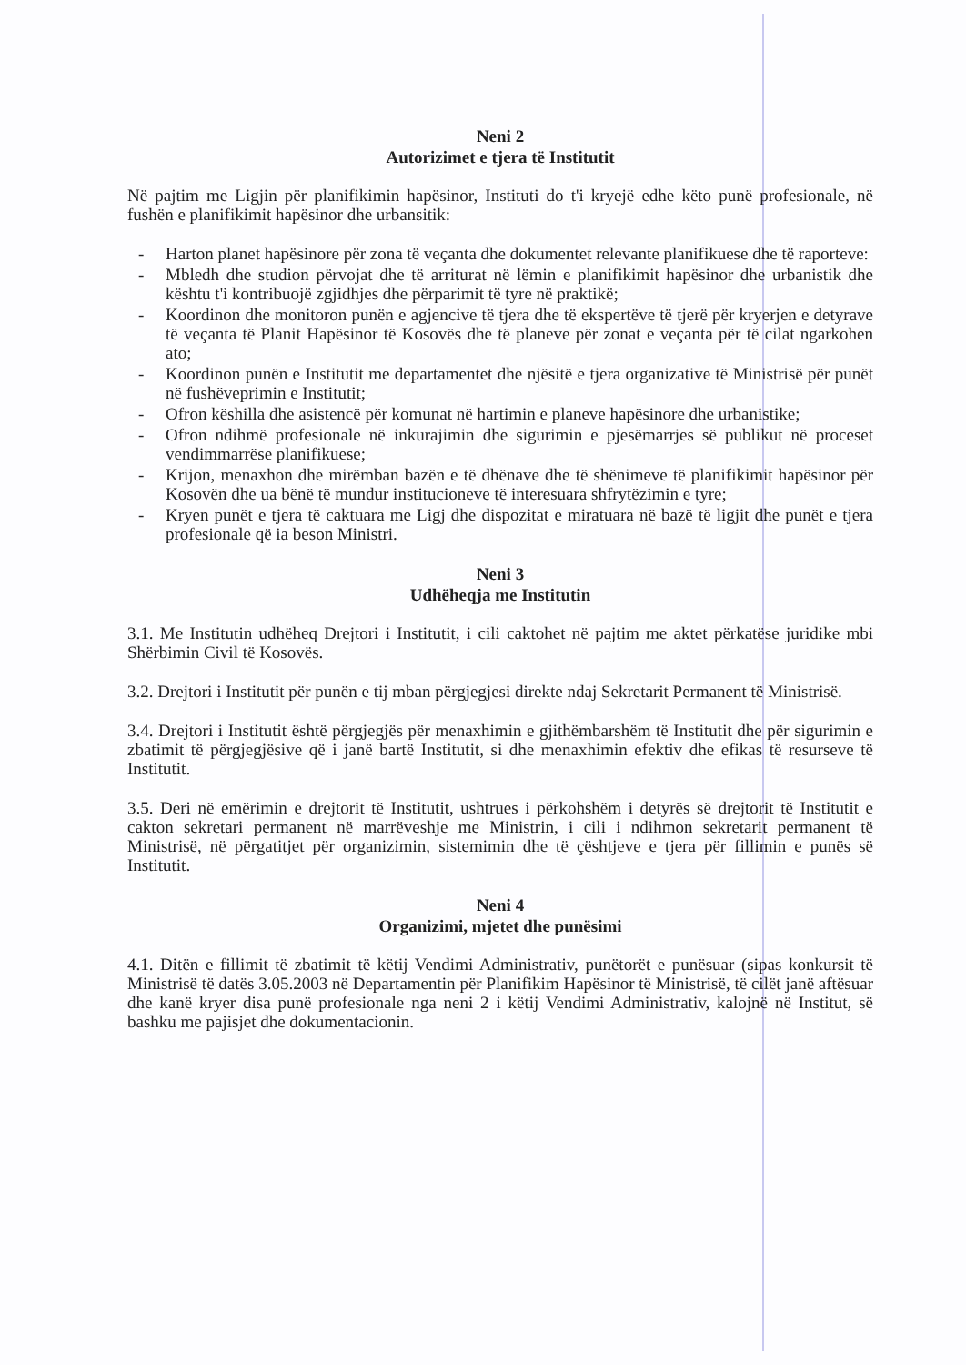Neni 2
Autorizimet e tjera të Institutit
Në pajtim me Ligjin për planifikimin hapësinor, Instituti do t'i kryejë edhe këto punë profesionale, në fushën e planifikimit hapësinor dhe urbansitik:
- Harton planet hapësinore për zona të veçanta dhe dokumentet relevante planifikuese dhe të raporteve:
- Mbledh dhe studion përvojat dhe të arriturat në lëmin e planifikimit hapësinor dhe urbanistik dhe kështu t'i kontribuojë zgjidhjes dhe përparimit të tyre në praktikë;
- Koordinon dhe monitoron punën e agjencive të tjera dhe të ekspertëve të tjerë për kryerjen e detyrave të veçanta të Planit Hapësinor të Kosovës dhe të planeve për zonat e veçanta për të cilat ngarkohen ato;
- Koordinon punën e Institutit me departamentet dhe njësitë e tjera organizative të Ministrisë për punët në fushëveprimin e Institutit;
- Ofron këshilla dhe asistencë për komunat në hartimin e planeve hapësinore dhe urbanistike;
- Ofron ndihmë profesionale në inkurajimin dhe sigurimin e pjesëmarrjes së publikut në proceset vendimmarrëse planifikuese;
- Krijon, menaxhon dhe mirëmban bazën e të dhënave dhe të shënimeve të planifikimit hapësinor për Kosovën dhe ua bënë të mundur institucioneve të interesuara shfrytëzimin e tyre;
- Kryen punët e tjera të caktuara me Ligj dhe dispozitat e miratuara në bazë të ligjit dhe punët e tjera profesionale që ia beson Ministri.
Neni 3
Udhëheqja me Institutin
3.1. Me Institutin udhëheq Drejtori i Institutit, i cili caktohet në pajtim me aktet përkatëse juridike mbi Shërbimin Civil të Kosovës.
3.2. Drejtori i Institutit për punën e tij mban përgjegjesi direkte ndaj Sekretarit Permanent të Ministrisë.
3.4. Drejtori i Institutit është përgjegjës për menaxhimin e gjithëmbarshëm të Institutit dhe për sigurimin e zbatimit të përgjegjësive që i janë bartë Institutit, si dhe menaxhimin efektiv dhe efikas të resurseve të Institutit.
3.5. Deri në emërimin e drejtorit të Institutit, ushtrues i përkohshëm i detyrës së drejtorit të Institutit e cakton sekretari permanent në marrëveshje me Ministrin, i cili i ndihmon sekretarit permanent të Ministrisë, në përgatitjet për organizimin, sistemimin dhe të çështjeve e tjera për fillimin e punës së Institutit.
Neni 4
Organizimi, mjetet dhe punësimi
4.1. Ditën e fillimit të zbatimit të këtij Vendimi Administrativ, punëtorët e punësuar (sipas konkursit të Ministrisë të datës 3.05.2003 në Departamentin për Planifikim Hapësinor të Ministrisë, të cilët janë aftësuar dhe kanë kryer disa punë profesionale nga neni 2 i këtij Vendimi Administrativ, kalojnë në Institut, së bashku me pajisjet dhe dokumentacionin.